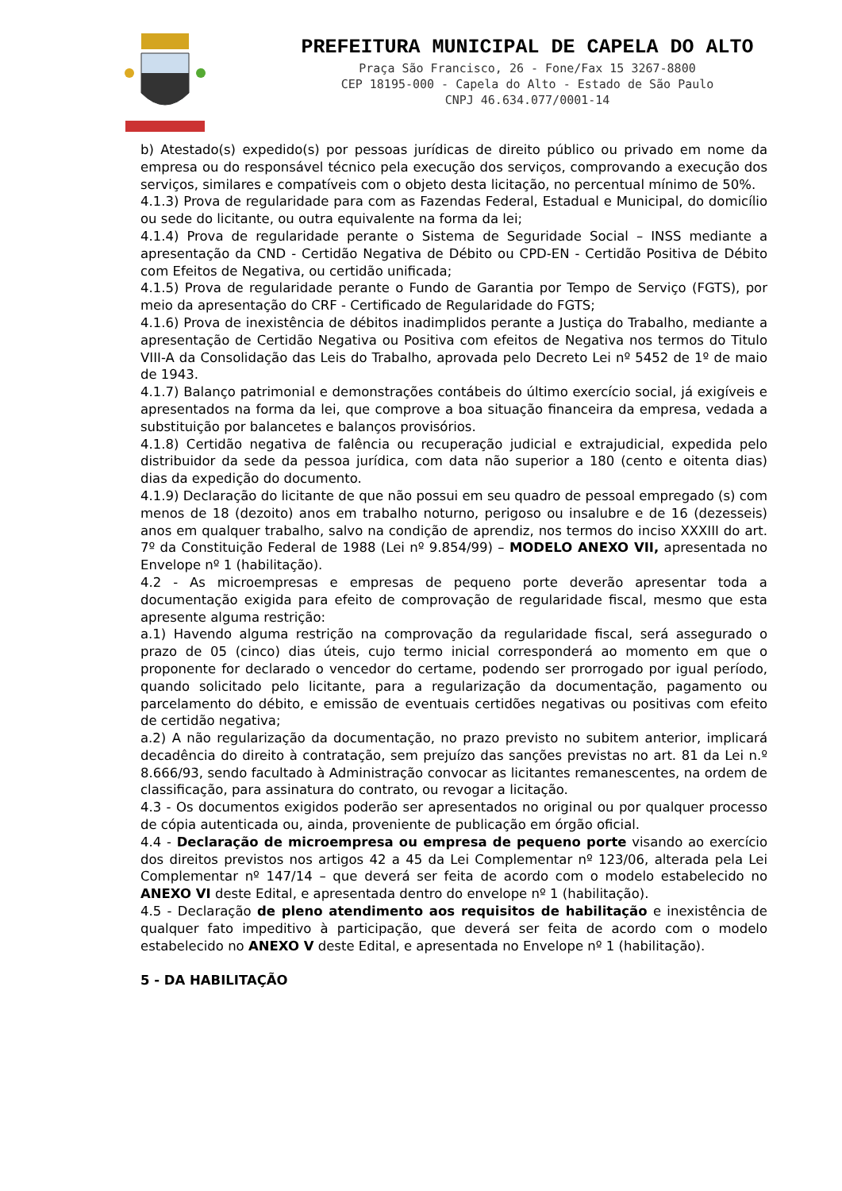PREFEITURA MUNICIPAL DE CAPELA DO ALTO
Praça São Francisco, 26 - Fone/Fax 15 3267-8800
CEP 18195-000 - Capela do Alto - Estado de São Paulo
CNPJ 46.634.077/0001-14
b) Atestado(s) expedido(s) por pessoas jurídicas de direito público ou privado em nome da empresa ou do responsável técnico pela execução dos serviços, comprovando a execução dos serviços, similares e compatíveis com o objeto desta licitação, no percentual mínimo de 50%.
4.1.3) Prova de regularidade para com as Fazendas Federal, Estadual e Municipal, do domicílio ou sede do licitante, ou outra equivalente na forma da lei;
4.1.4) Prova de regularidade perante o Sistema de Seguridade Social – INSS mediante a apresentação da CND - Certidão Negativa de Débito ou CPD-EN - Certidão Positiva de Débito com Efeitos de Negativa, ou certidão unificada;
4.1.5) Prova de regularidade perante o Fundo de Garantia por Tempo de Serviço (FGTS), por meio da apresentação do CRF - Certificado de Regularidade do FGTS;
4.1.6) Prova de inexistência de débitos inadimplidos perante a Justiça do Trabalho, mediante a apresentação de Certidão Negativa ou Positiva com efeitos de Negativa nos termos do Titulo VIII-A da Consolidação das Leis do Trabalho, aprovada pelo Decreto Lei nº 5452 de 1º de maio de 1943.
4.1.7) Balanço patrimonial e demonstrações contábeis do último exercício social, já exigíveis e apresentados na forma da lei, que comprove a boa situação financeira da empresa, vedada a substituição por balancetes e balanços provisórios.
4.1.8) Certidão negativa de falência ou recuperação judicial e extrajudicial, expedida pelo distribuidor da sede da pessoa jurídica, com data não superior a 180 (cento e oitenta dias) dias da expedição do documento.
4.1.9) Declaração do licitante de que não possui em seu quadro de pessoal empregado (s) com menos de 18 (dezoito) anos em trabalho noturno, perigoso ou insalubre e de 16 (dezesseis) anos em qualquer trabalho, salvo na condição de aprendiz, nos termos do inciso XXXIII do art. 7º da Constituição Federal de 1988 (Lei nº 9.854/99) – MODELO ANEXO VII, apresentada no Envelope nº 1 (habilitação).
4.2 - As microempresas e empresas de pequeno porte deverão apresentar toda a documentação exigida para efeito de comprovação de regularidade fiscal, mesmo que esta apresente alguma restrição:
a.1) Havendo alguma restrição na comprovação da regularidade fiscal, será assegurado o prazo de 05 (cinco) dias úteis, cujo termo inicial corresponderá ao momento em que o proponente for declarado o vencedor do certame, podendo ser prorrogado por igual período, quando solicitado pelo licitante, para a regularização da documentação, pagamento ou parcelamento do débito, e emissão de eventuais certidões negativas ou positivas com efeito de certidão negativa;
a.2) A não regularização da documentação, no prazo previsto no subitem anterior, implicará decadência do direito à contratação, sem prejuízo das sanções previstas no art. 81 da Lei n.º 8.666/93, sendo facultado à Administração convocar as licitantes remanescentes, na ordem de classificação, para assinatura do contrato, ou revogar a licitação.
4.3 - Os documentos exigidos poderão ser apresentados no original ou por qualquer processo de cópia autenticada ou, ainda, proveniente de publicação em órgão oficial.
4.4 - Declaração de microempresa ou empresa de pequeno porte visando ao exercício dos direitos previstos nos artigos 42 a 45 da Lei Complementar nº 123/06, alterada pela Lei Complementar nº 147/14 – que deverá ser feita de acordo com o modelo estabelecido no ANEXO VI deste Edital, e apresentada dentro do envelope nº 1 (habilitação).
4.5 - Declaração de pleno atendimento aos requisitos de habilitação e inexistência de qualquer fato impeditivo à participação, que deverá ser feita de acordo com o modelo estabelecido no ANEXO V deste Edital, e apresentada no Envelope nº 1 (habilitação).
5 - DA HABILITAÇÃO